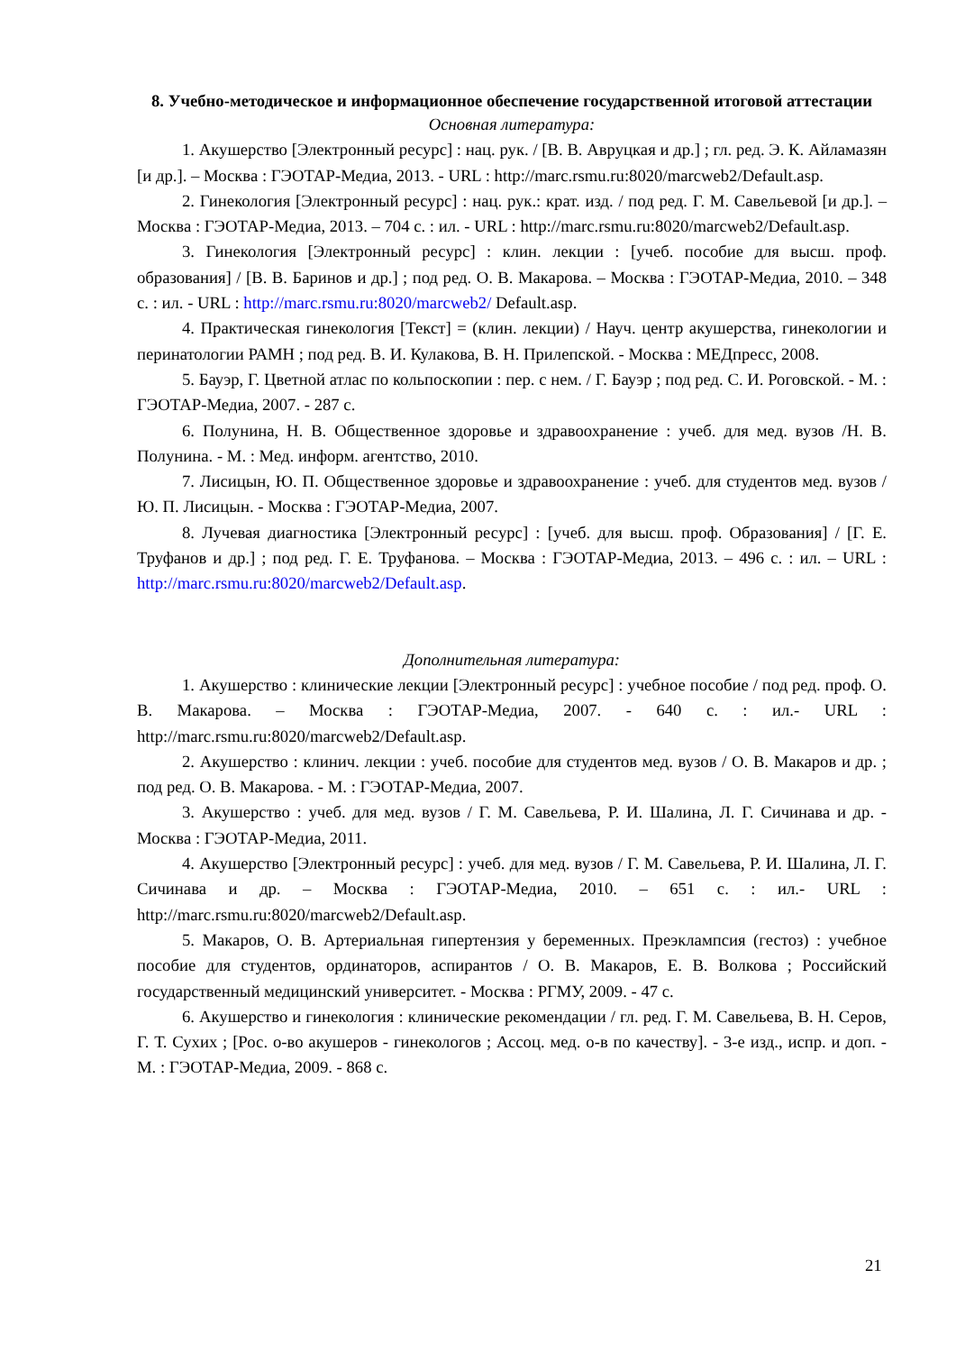8. Учебно-методическое и информационное обеспечение государственной итоговой аттестации
Основная литература:
1. Акушерство [Электронный ресурс] : нац. рук. / [В. В. Авруцкая и др.] ; гл. ред. Э. К. Айламазян [и др.]. – Москва : ГЭОТАР-Медиа, 2013. - URL : http://marc.rsmu.ru:8020/marcweb2/Default.asp.
2. Гинекология [Электронный ресурс] : нац. рук.: крат. изд. / под ред. Г. М. Савельевой [и др.]. – Москва : ГЭОТАР-Медиа, 2013. – 704 с. : ил. - URL : http://marc.rsmu.ru:8020/marcweb2/Default.asp.
3. Гинекология [Электронный ресурс] : клин. лекции : [учеб. пособие для высш. проф. образования] / [В. В. Баринов и др.] ; под ред. О. В. Макарова. – Москва : ГЭОТАР-Медиа, 2010. – 348 с. : ил. - URL : http://marc.rsmu.ru:8020/marcweb2/ Default.asp.
4. Практическая гинекология [Текст] = (клин. лекции) / Науч. центр акушерства, гинекологии и перинатологии РАМН ; под ред. В. И. Кулакова, В. Н. Прилепской. - Москва : МЕДпресс, 2008.
5. Бауэр, Г. Цветной атлас по кольпоскопии : пер. с нем. / Г. Бауэр ; под ред. С. И. Роговской. - М. : ГЭОТАР-Медиа, 2007. - 287 с.
6. Полунина, Н. В. Общественное здоровье и здравоохранение : учеб. для мед. вузов /Н. В. Полунина. - М. : Мед. информ. агентство, 2010.
7. Лисицын, Ю. П. Общественное здоровье и здравоохранение : учеб. для студентов мед. вузов / Ю. П. Лисицын. - Москва : ГЭОТАР-Медиа, 2007.
8. Лучевая диагностика [Электронный ресурс] : [учеб. для высш. проф. Образования] / [Г. Е. Труфанов и др.] ; под ред. Г. Е. Труфанова. – Москва : ГЭОТАР-Медиа, 2013. – 496 с. : ил. – URL : http://marc.rsmu.ru:8020/marcweb2/Default.asp.
Дополнительная литература:
1. Акушерство : клинические лекции [Электронный ресурс] : учебное пособие / под ред. проф. О. В. Макарова. – Москва : ГЭОТАР-Медиа, 2007. - 640 с. : ил.- URL : http://marc.rsmu.ru:8020/marcweb2/Default.asp.
2. Акушерство : клинич. лекции : учеб. пособие для студентов мед. вузов / О. В. Макаров и др. ; под ред. О. В. Макарова. - М. : ГЭОТАР-Медиа, 2007.
3. Акушерство : учеб. для мед. вузов / Г. М. Савельева, Р. И. Шалина, Л. Г. Сичинава и др. - Москва : ГЭОТАР-Медиа, 2011.
4. Акушерство [Электронный ресурс] : учеб. для мед. вузов / Г. М. Савельева, Р. И. Шалина, Л. Г. Сичинава и др. – Москва : ГЭОТАР-Медиа, 2010. – 651 с. : ил.- URL : http://marc.rsmu.ru:8020/marcweb2/Default.asp.
5. Макаров, О. В. Артериальная гипертензия у беременных. Преэклампсия (гестоз) : учебное пособие для студентов, ординаторов, аспирантов / О. В. Макаров, Е. В. Волкова ; Российский государственный медицинский университет. - Москва : РГМУ, 2009. - 47 с.
6. Акушерство и гинекология : клинические рекомендации / гл. ред. Г. М. Савельева, В. Н. Серов, Г. Т. Сухих ; [Рос. о-во акушеров - гинекологов ; Ассоц. мед. о-в по качеству]. - 3-е изд., испр. и доп. - М. : ГЭОТАР-Медиа, 2009. - 868 с.
21